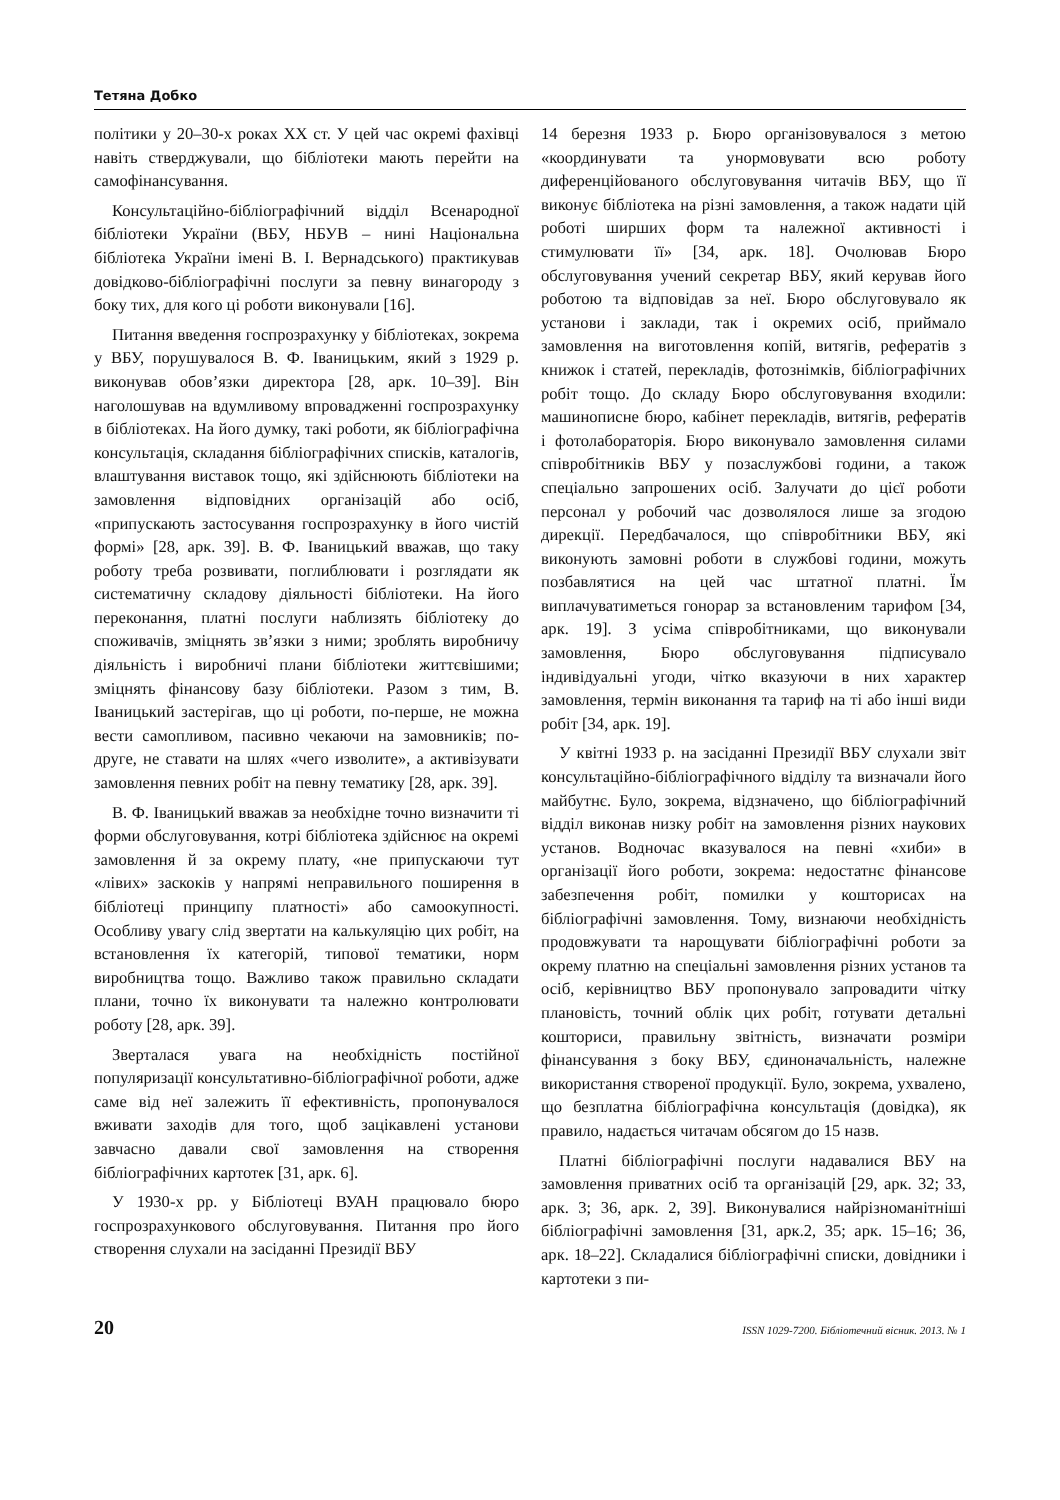Тетяна Добко
політики у 20–30-х роках ХХ ст. У цей час окремі фахівці навіть стверджували, що бібліотеки мають перейти на самофінансування.
Консультаційно-бібліографічний відділ Всенародної бібліотеки України (ВБУ, НБУВ – нині Національна бібліотека України імені В. І. Вернадського) практикував довідково-бібліографічні послуги за певну винагороду з боку тих, для кого ці роботи виконували [16].
Питання введення госпрозрахунку у бібліотеках, зокрема у ВБУ, порушувалося В. Ф. Іваницьким, який з 1929 р. виконував обов’язки директора [28, арк. 10–39]. Він наголошував на вдумливому впровадженні госпрозрахунку в бібліотеках. На його думку, такі роботи, як бібліографічна консультація, складання бібліографічних списків, каталогів, влаштування виставок тощо, які здійснюють бібліотеки на замовлення відповідних організацій або осіб, «припускають застосування госпрозрахунку в його чистій формі» [28, арк. 39]. В. Ф. Іваницький вважав, що таку роботу треба розвивати, поглиблювати і розглядати як систематичну складову діяльності бібліотеки. На його переконання, платні послуги наблизять бібліотеку до споживачів, зміцнять зв’язки з ними; зроблять виробничу діяльність і виробничі плани бібліотеки життєвішими; зміцнять фінансову базу бібліотеки. Разом з тим, В. Іваницький застерігав, що ці роботи, по-перше, не можна вести самопливом, пасивно чекаючи на замовників; по-друге, не ставати на шлях «чего изволите», а активізувати замовлення певних робіт на певну тематику [28, арк. 39].
В. Ф. Іваницький вважав за необхідне точно визначити ті форми обслуговування, котрі бібліотека здійснює на окремі замовлення й за окрему плату, «не припускаючи тут «лівих» заскоків у напрямі неправильного поширення в бібліотеці принципу платності» або самоокупності. Особливу увагу слід звертати на калькуляцію цих робіт, на встановлення їх категорій, типової тематики, норм виробництва тощо. Важливо також правильно складати плани, точно їх виконувати та належно контролювати роботу [28, арк. 39].
Зверталася увага на необхідність постійної популяризації консультативно-бібліографічної роботи, адже саме від неї залежить її ефективність, пропонувалося вживати заходів для того, щоб зацікавлені установи завчасно давали свої замовлення на створення бібліографічних картотек [31, арк. 6].
У 1930-х рр. у Бібліотеці ВУАН працювало бюро госпрозрахункового обслуговування. Питання про його створення слухали на засіданні Президії ВБУ
14 березня 1933 р. Бюро організовувалося з метою «координувати та унормовувати всю роботу диференційованого обслуговування читачів ВБУ, що її виконує бібліотека на різні замовлення, а також надати цій роботі ширших форм та належної активності і стимулювати її» [34, арк. 18]. Очолював Бюро обслуговування учений секретар ВБУ, який керував його роботою та відповідав за неї. Бюро обслуговувало як установи і заклади, так і окремих осіб, приймало замовлення на виготовлення копій, витягів, рефератів з книжок і статей, перекладів, фотознімків, бібліографічних робіт тощо. До складу Бюро обслуговування входили: машинописне бюро, кабінет перекладів, витягів, рефератів і фотолабораторія. Бюро виконувало замовлення силами співробітників ВБУ у позаслужбові години, а також спеціально запрошених осіб. Залучати до цієї роботи персонал у робочий час дозволялося лише за згодою дирекції. Передбачалося, що співробітники ВБУ, які виконують замовні роботи в службові години, можуть позбавлятися на цей час штатної платні. Їм виплачуватиметься гонорар за встановленим тарифом [34, арк. 19]. З усіма співробітниками, що виконували замовлення, Бюро обслуговування підписувало індивідуальні угоди, чітко вказуючи в них характер замовлення, термін виконання та тариф на ті або інші види робіт [34, арк. 19].
У квітні 1933 р. на засіданні Президії ВБУ слухали звіт консультаційно-бібліографічного відділу та визначали його майбутнє. Було, зокрема, відзначено, що бібліографічний відділ виконав низку робіт на замовлення різних наукових установ. Водночас вказувалося на певні «хиби» в організації його роботи, зокрема: недостатнє фінансове забезпечення робіт, помилки у кошторисах на бібліографічні замовлення. Тому, визнаючи необхідність продовжувати та нарощувати бібліографічні роботи за окрему платню на спеціальні замовлення різних установ та осіб, керівництво ВБУ пропонувало запровадити чітку плановість, точний облік цих робіт, готувати детальні кошториси, правильну звітність, визначати розміри фінансування з боку ВБУ, єдиноначальність, належне використання створеної продукції. Було, зокрема, ухвалено, що безплатна бібліографічна консультація (довідка), як правило, надається читачам обсягом до 15 назв.
Платні бібліографічні послуги надавалися ВБУ на замовлення приватних осіб та організацій [29, арк. 32; 33, арк. 3; 36, арк. 2, 39]. Виконувалися найрізноманітніші бібліографічні замовлення [31, арк.2, 35; арк. 15–16; 36, арк. 18–22]. Складалися бібліографічні списки, довідники і картотеки з пи-
20 ISSN 1029-7200. Бібліотечний вісник. 2013. № 1